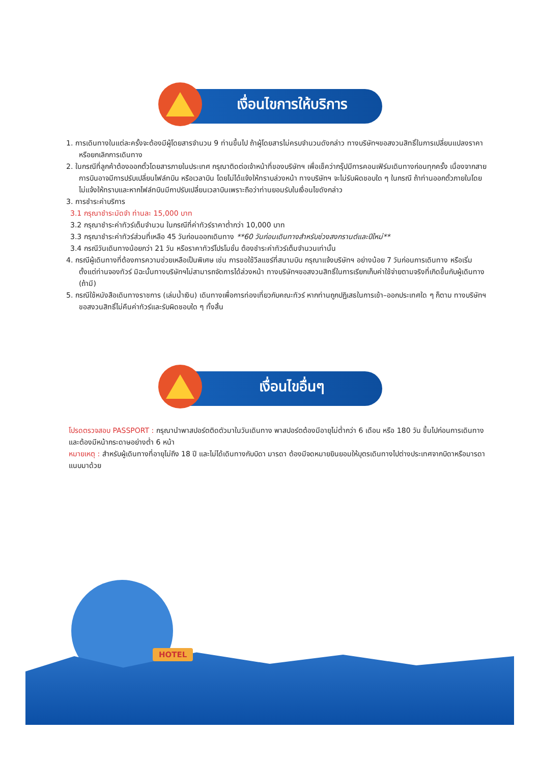เงื่อนไขการให้บริการ
1. การเดินทางในแต่ละครั้งจะต้องมีผู้โดยสารจำนวน 9 ท่านขึ้นไป ถ้าผู้โดยสารไม่ครบจำนวนดังกล่าว ทางบริษัทฯขอสงวนสิทธิ์ในการเปลี่ยนแปลงราคาหรือยกเลิกการเดินทาง
2. ในกรณีที่ลูกค้าต้องออกตั๋วโดยสารภายในประเทศ กรุณาติดต่อเจ้าหน้าที่ของบริษัทฯ เพื่อเช็คว่ากรุ๊ปมีการคอนเฟิร์มเดินทางก่อนทุกครั้ง เนื่องจากสายการบินอาจมีการปรับเปลี่ยนไฟล์ทบิน หรือเวลาบิน โดยไม่ได้แจ้งให้ทราบล่วงหน้า ทางบริษัทฯ จะไม่รับผิดชอบใด ๆ ในกรณี ถ้าท่านออกตั๋วภายในโดยไม่แจ้งให้ทราบและหากไฟล์ทบินมีกาปรับเปลี่ยนเวลาบินเพราะถือว่าท่านยอมรับในเงื่อนไขดังกล่าว
3. การชำระค่าบริการ
3.1 กรุณาชำระมัดจำ ท่านละ 15,000 บาท
3.2 กรุณาชำระค่าทัวร์เต็มจำนวน ในกรณีที่ค่าทัวร์ราคาต่ำกว่า 10,000 บาท
3.3 กรุณาชำระค่าทัวร์ส่วนที่เหลือ 45 วันก่อนออกเดินทาง **60 วันก่อนเดินทางสำหรับช่วงสงกรานต์และปีใหม่**
3.4 กรณีวันเดินทางน้อยกว่า 21 วัน หรือราคาทัวร์โปรโมชั่น ต้องชำระค่าทัวร์เต็มจำนวนเท่านั้น
4. กรณีผู้เดินทางที่ต้องการความช่วยเหลือเป็นพิเศษ เช่น การขอใช้วีลแชร์ที่สนามบิน กรุณาแจ้งบริษัทฯ อย่างน้อย 7 วันก่อนการเดินทาง หรือเริ่มตั้งแต่ท่านจองทัวร์ มิฉะนั้นทางบริษัทฯไม่สามารถจัดการได้ล่วงหน้า ทางบริษัทฯขอสงวนสิทธิ์ในการเรียกเก็บค่าใช้จ่ายตามจริงที่เกิดขึ้นกับผู้เดินทาง (ถ้ามี)
5. กรณีใช้หนังสือเดินทางราชการ (เล่มน้ำเงิน) เดินทางเพื่อการท่องเที่ยวกับคณะทัวร์ หากท่านถูกปฏิเสธในการเข้า–ออกประเทศใด ๆ ก็ตาม ทางบริษัทฯ ขอสงวนสิทธิ์ไม่คืนค่าทัวร์และรับผิดชอบใด ๆ ทั้งสิ้น
เงื่อนไขอื่นๆ
โปรดตรวจสอบ PASSPORT : กรุณานำพาสปอร์ตติดตัวมาในวันเดินทาง พาสปอร์ตต้องมีอายุไม่ต่ำกว่า 6 เดือน หรือ 180 วัน ขึ้นไปก่อนการเดินทาง และต้องมีหน้ากระดาษอย่างต่ำ 6 หน้า
หมายเหตุ : สำหรับผู้เดินทางที่อายุไม่ถึง 18 ปี และไม่ได้เดินทางกับบิดา มารดา ต้องมีจดหมายยินยอมให้บุตรเดินทางไปต่างประเทศจากบิดาหรือมารดาแนบมาด้วย
HOTEL